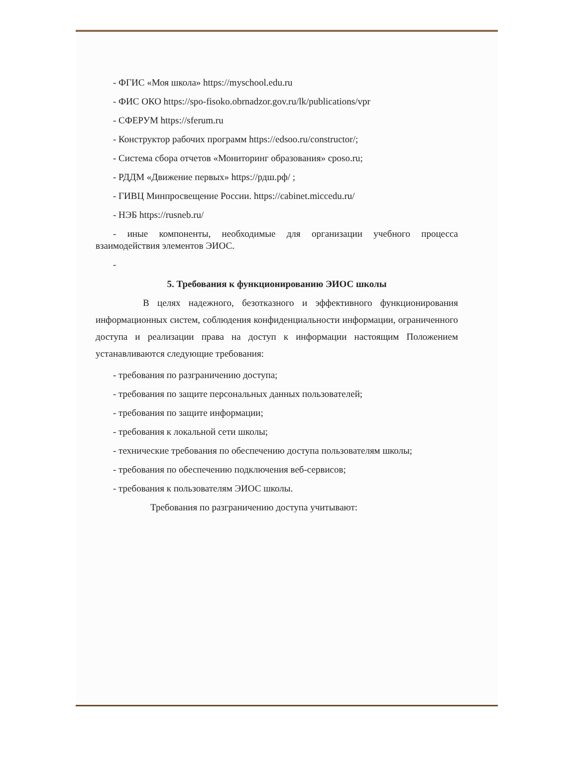- ФГИС «Моя школа» https://myschool.edu.ru
- ФИС ОКО https://spo-fisoko.obrnadzor.gov.ru/lk/publications/vpr
- СФЕРУМ https://sferum.ru
- Конструктор рабочих программ https://edsoo.ru/constructor/;
- Система сбора отчетов «Мониторинг образования» cposo.ru;
- РДДМ «Движение первых» https://рдш.рф/ ;
- ГИВЦ Минпросвещение России. https://cabinet.miccedu.ru/
- НЭБ https://rusneb.ru/
- иные компоненты, необходимые для организации учебного процесса взаимодействия элементов ЭИОС.
-
5. Требования к функционированию ЭИОС школы
В целях надежного, безотказного и эффективного функционирования информационных систем, соблюдения конфиденциальности информации, ограниченного доступа и реализации права на доступ к информации настоящим Положением устанавливаются следующие требования:
- требования по разграничению доступа;
- требования по защите персональных данных пользователей;
- требования по защите информации;
- требования к локальной сети школы;
- технические требования по обеспечению доступа пользователям школы;
- требования по обеспечению подключения веб-сервисов;
- требования к пользователям ЭИОС школы.
Требования по разграничению доступа учитывают: